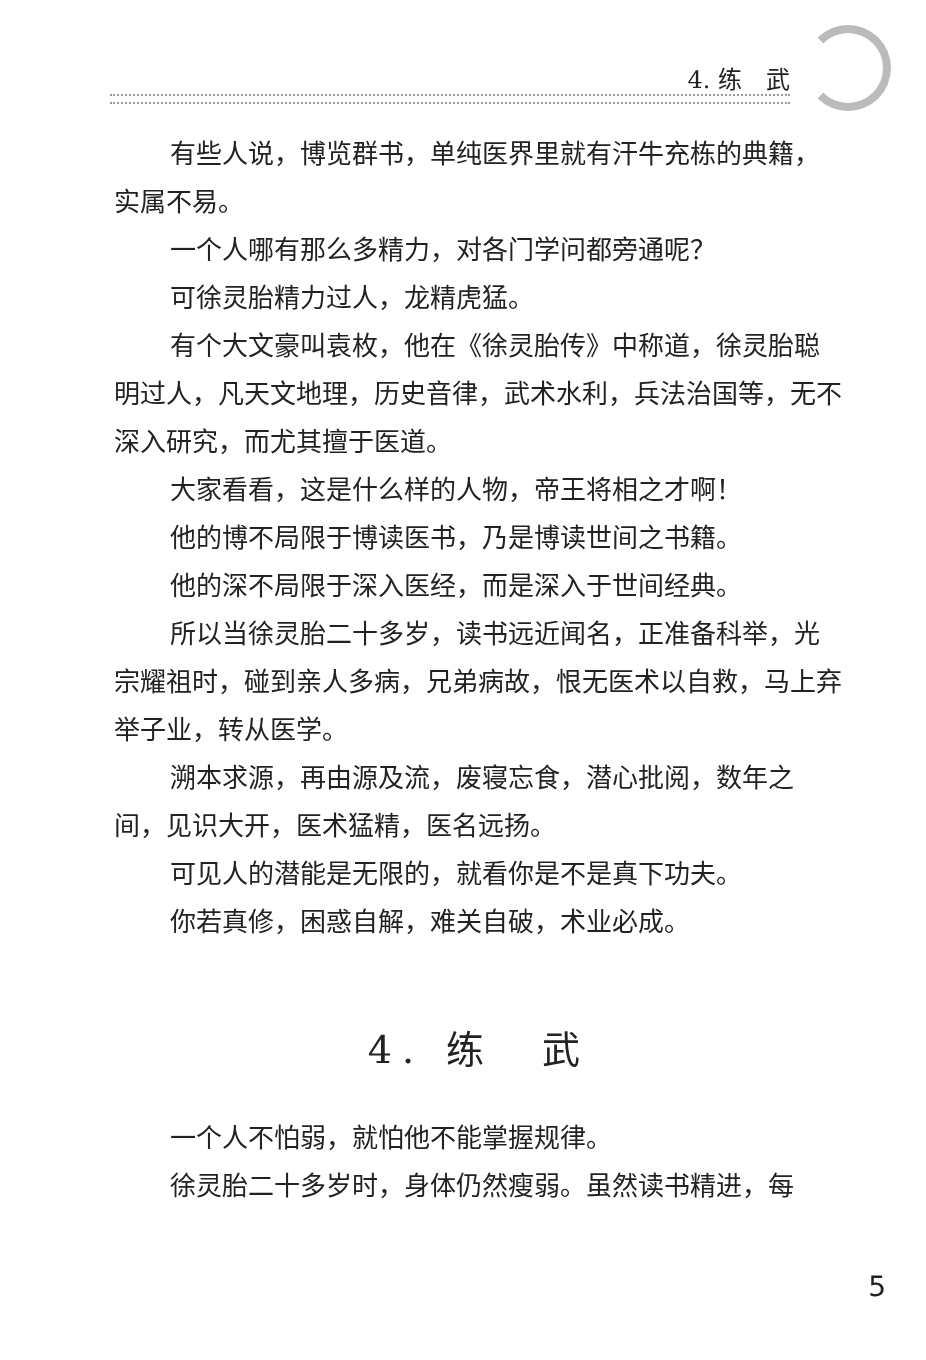4. 练　武
有些人说，博览群书，单纯医界里就有汗牛充栋的典籍，实属不易。
一个人哪有那么多精力，对各门学问都旁通呢？
可徐灵胎精力过人，龙精虎猛。
有个大文豪叫袁枚，他在《徐灵胎传》中称道，徐灵胎聪明过人，凡天文地理，历史音律，武术水利，兵法治国等，无不深入研究，而尤其擅于医道。
大家看看，这是什么样的人物，帝王将相之才啊！
他的博不局限于博读医书，乃是博读世间之书籍。
他的深不局限于深入医经，而是深入于世间经典。
所以当徐灵胎二十多岁，读书远近闻名，正准备科举，光宗耀祖时，碰到亲人多病，兄弟病故，恨无医术以自救，马上弃举子业，转从医学。
溯本求源，再由源及流，废寝忘食，潜心批阅，数年之间，见识大开，医术猛精，医名远扬。
可见人的潜能是无限的，就看你是不是真下功夫。
你若真修，困惑自解，难关自破，术业必成。
4. 练　武
一个人不怕弱，就怕他不能掌握规律。
徐灵胎二十多岁时，身体仍然瘦弱。虽然读书精进，每
5